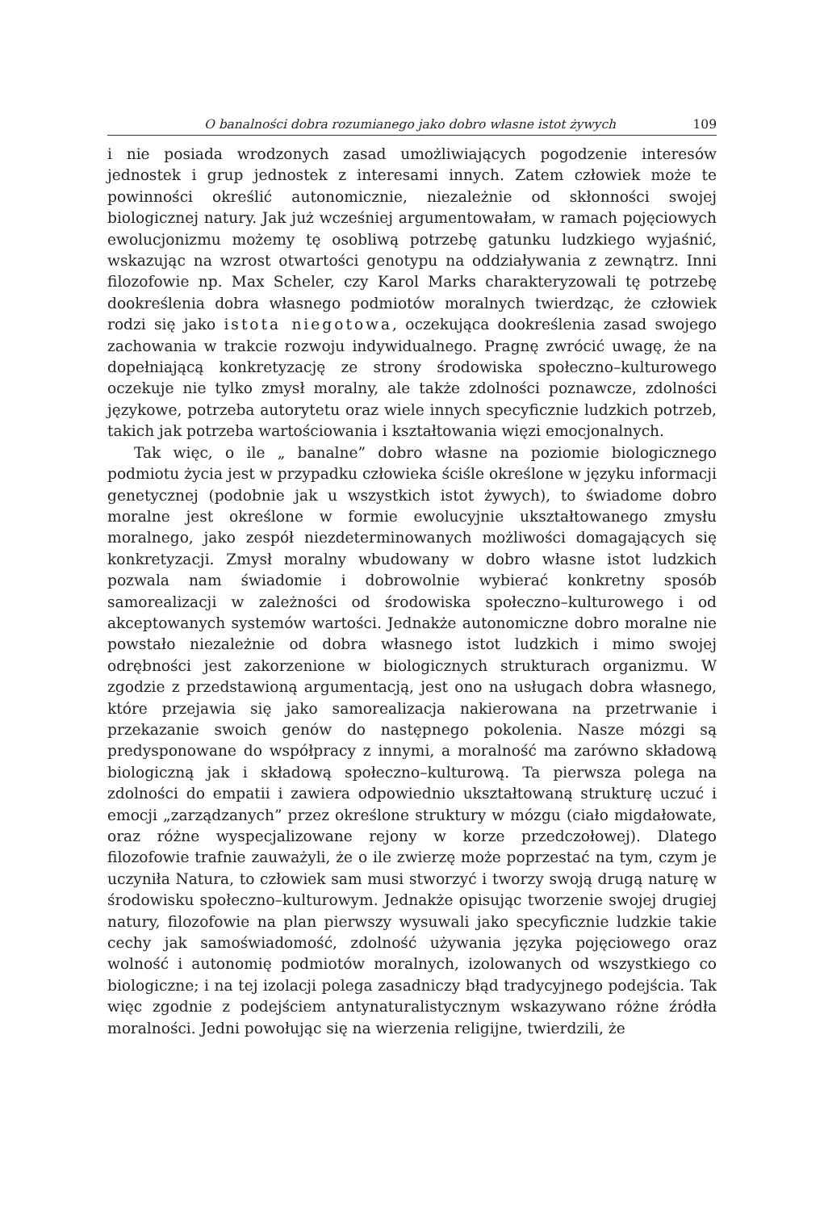O banalności dobra rozumianego jako dobro własne istot żywych 109
i nie posiada wrodzonych zasad umożliwiających pogodzenie interesów jednostek i grup jednostek z interesami innych. Zatem człowiek może te powinności określić autonomicznie, niezależnie od skłonności swojej biologicznej natury. Jak już wcześniej argumentowałam, w ramach pojęciowych ewolucjonizmu możemy tę osobliwą potrzebę gatunku ludzkiego wyjaśnić, wskazując na wzrost otwartości genotypu na oddziaływania z zewnątrz. Inni filozofowie np. Max Scheler, czy Karol Marks charakteryzowali tę potrzebę dookreślenia dobra własnego podmiotów moralnych twierdząc, że człowiek rodzi się jako istota niegotowa, oczekująca dookreślenia zasad swojego zachowania w trakcie rozwoju indywidualnego. Pragnę zwrócić uwagę, że na dopełniającą konkretyzację ze strony środowiska społeczno–kulturowego oczekuje nie tylko zmysł moralny, ale także zdolności poznawcze, zdolności językowe, potrzeba autorytetu oraz wiele innych specyficznie ludzkich potrzeb, takich jak potrzeba wartościowania i kształtowania więzi emocjonalnych.
Tak więc, o ile „ banalne” dobro własne na poziomie biologicznego podmiotu życia jest w przypadku człowieka ściśle określone w języku informacji genetycznej (podobnie jak u wszystkich istot żywych), to świadome dobro moralne jest określone w formie ewolucyjnie ukształtowanego zmysłu moralnego, jako zespół niezdeterminowanych możliwości domagających się konkretyzacji. Zmysł moralny wbudowany w dobro własne istot ludzkich pozwala nam świadomie i dobrowolnie wybierać konkretny sposób samorealizacji w zależności od środowiska społeczno–kulturowego i od akceptowanych systemów wartości. Jednakże autonomiczne dobro moralne nie powstało niezależnie od dobra własnego istot ludzkich i mimo swojej odrębności jest zakorzenione w biologicznych strukturach organizmu. W zgodzie z przedstawioną argumentacją, jest ono na usługach dobra własnego, które przejawia się jako samorealizacja nakierowana na przetrwanie i przekazanie swoich genów do następnego pokolenia. Nasze mózgi są predysponowane do współpracy z innymi, a moralność ma zarówno składową biologiczną jak i składową społeczno–kulturową. Ta pierwsza polega na zdolności do empatii i zawiera odpowiednio ukształtowaną strukturę uczuć i emocji „zarządzanych” przez określone struktury w mózgu (ciało migdałowate, oraz różne wyspecjalizowane rejony w korze przedczołowej). Dlatego filozofowie trafnie zauważyli, że o ile zwierzę może poprzestać na tym, czym je uczyniła Natura, to człowiek sam musi stworzyć i tworzy swoją drugą naturę w środowisku społeczno–kulturowym. Jednakże opisując tworzenie swojej drugiej natury, filozofowie na plan pierwszy wysuwali jako specyficznie ludzkie takie cechy jak samoświadomość, zdolność używania języka pojęciowego oraz wolność i autonomię podmiotów moralnych, izolowanych od wszystkiego co biologiczne; i na tej izolacji polega zasadniczy błąd tradycyjnego podejścia. Tak więc zgodnie z podejściem antynaturalistycznym wskazywano różne źródła moralności. Jedni powołując się na wierzenia religijne, twierdzili, że